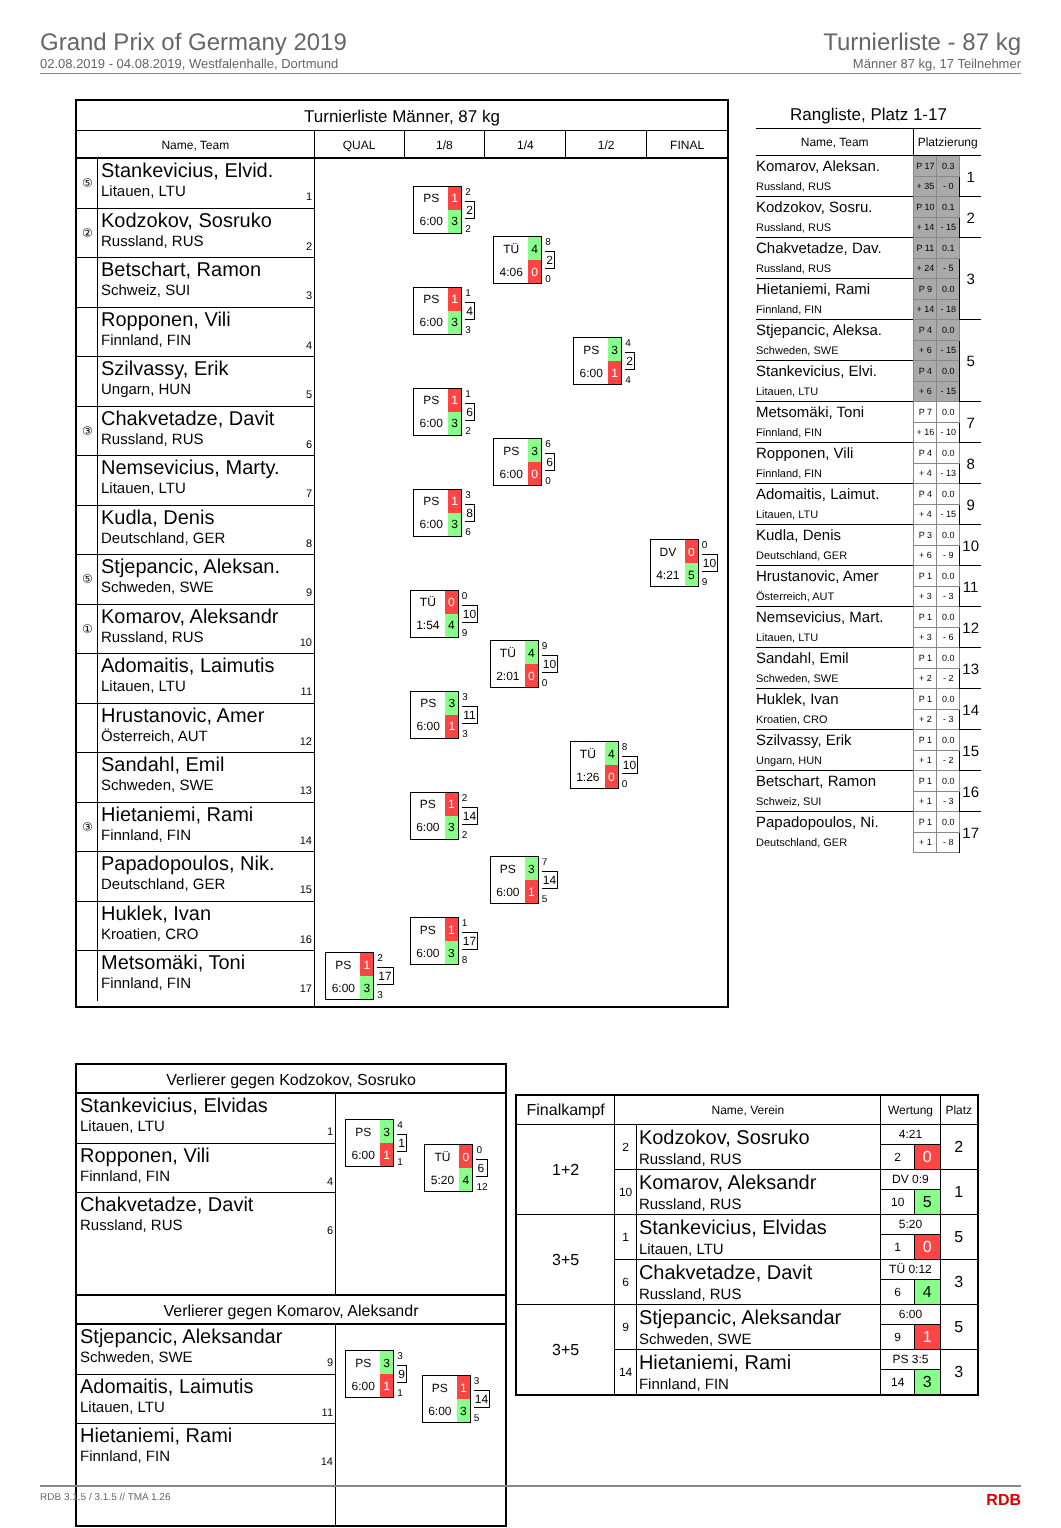Grand Prix of Germany 2019
02.08.2019 - 04.08.2019, Westfalenhalle, Dortmund
Turnierliste - 87 kg
Männer 87 kg, 17 Teilnehmer
Turnierliste Männer, 87 kg
Name, Team QUAL 1/8 1/4 1/2 FINAL
⑤
Stankevicius, Elvid.
Litauen, LTU
1
②
Kodzokov, Sosruko
Russland, RUS
2
Betschart, Ramon
Schweiz, SUI
3
Ropponen, Vili
Finnland, FIN
4
Szilvassy, Erik
Ungarn, HUN
5
③
Chakvetadze, Davit
Russland, RUS
6
Nemsevicius, Marty.
Litauen, LTU
7
Kudla, Denis
Deutschland, GER
8
⑤
Stjepancic, Aleksan.
Schweden, SWE
9
①
Komarov, Aleksandr
Russland, RUS
10
Adomaitis, Laimutis
Litauen, LTU
11
Hrustanovic, Amer
Österreich, AUT
12
Sandahl, Emil
Schweden, SWE
13
③
Hietaniemi, Rami
Finnland, FIN
14
Papadopoulos, Nik.
Deutschland, GER
15
Huklek, Ivan
Kroatien, CRO
16
Metsomäki, Toni
Finnland, FIN
17
PS 1 6:00 3
2
17
3
PS 1 6:00 3
2
2
2
PS 1 6:00 3
1
4
3
PS 1 6:00 3
1
6
2
PS 1 6:00 3
3
8
6
TÜ 0 1:54 4
0
10
9
PS 3 6:00 1
3
11
3
PS 1 6:00 3
2
14
2
PS 1 6:00 3
1
17
8
TÜ 4 4:06 0
8
2
0
PS 3 6:00 0
6
6
0
TÜ 4 2:01 0
9
10
0
PS 3 6:00 1
7
14
5
PS 3 6:00 1
4
2
4
TÜ 4 1:26 0
8
10
0
DV 0 4:21 5
0
10
9
Rangliste, Platz 1-17
| Name, Team | Platzierung | | |
| --- | --- | --- | --- |
| Komarov, Aleksan. | P 17 | 0.3 | 1 |
| Russland, RUS | + 35 | - 0 | |
| Kodzokov, Sosru. | P 10 | 0.1 | 2 |
| Russland, RUS | + 14 | - 15 | |
| Chakvetadze, Dav. | P 11 | 0.1 | 3 |
| Russland, RUS | + 24 | - 5 | |
| Hietaniemi, Rami | P 9 | 0.0 | |
| Finnland, FIN | + 14 | - 18 | |
| Stjepancic, Aleksa. | P 4 | 0.0 | 5 |
| Schweden, SWE | + 6 | - 15 | |
| Stankevicius, Elvi. | P 4 | 0.0 | |
| Litauen, LTU | + 6 | - 15 | |
| Metsomäki, Toni | P 7 | 0.0 | 7 |
| Finnland, FIN | + 16 | - 10 | |
| Ropponen, Vili | P 4 | 0.0 | 8 |
| Finnland, FIN | + 4 | - 13 | |
| Adomaitis, Laimut. | P 4 | 0.0 | 9 |
| Litauen, LTU | + 4 | - 15 | |
| Kudla, Denis | P 3 | 0.0 | 10 |
| Deutschland, GER | + 6 | - 9 | |
| Hrustanovic, Amer | P 1 | 0.0 | 11 |
| Österreich, AUT | + 3 | - 3 | |
| Nemsevicius, Mart. | P 1 | 0.0 | 12 |
| Litauen, LTU | + 3 | - 6 | |
| Sandahl, Emil | P 1 | 0.0 | 13 |
| Schweden, SWE | + 2 | - 2 | |
| Huklek, Ivan | P 1 | 0.0 | 14 |
| Kroatien, CRO | + 2 | - 3 | |
| Szilvassy, Erik | P 1 | 0.0 | 15 |
| Ungarn, HUN | + 1 | - 2 | |
| Betschart, Ramon | P 1 | 0.0 | 16 |
| Schweiz, SUI | + 1 | - 3 | |
| Papadopoulos, Ni. | P 1 | 0.0 | 17 |
| Deutschland, GER | + 1 | - 8 | |
Verlierer gegen Kodzokov, Sosruko
Stankevicius, Elvidas
Litauen, LTU
1
Ropponen, Vili
Finnland, FIN
4
Chakvetadze, Davit
Russland, RUS
6
PS 3 6:00 1
4
1
1
TÜ 0 5:20 4
0
6
12
Verlierer gegen Komarov, Aleksandr
Stjepancic, Aleksandar
Schweden, SWE
9
Adomaitis, Laimutis
Litauen, LTU
11
Hietaniemi, Rami
Finnland, FIN
14
PS 3 6:00 1
3
9
1
PS 1 6:00 3
3
14
5
| Finalkampf | Name, Verein | | Wertung | | Platz |
| --- | --- | --- | --- | --- | --- |
| 1+2 | 2 | Kodzokov, Sosruko Russland, RUS | 4:21 | | 2 |
| | | | 2 | 0 | |
| | 10 | Komarov, Aleksandr Russland, RUS | DV 0:9 | | 1 |
| | | | 10 | 5 | |
| 3+5 | 1 | Stankevicius, Elvidas Litauen, LTU | 5:20 | | 5 |
| | | | 1 | 0 | |
| | 6 | Chakvetadze, Davit Russland, RUS | TÜ 0:12 | | 3 |
| | | | 6 | 4 | |
| 3+5 | 9 | Stjepancic, Aleksandar Schweden, SWE | 6:00 | | 5 |
| | | | 9 | 1 | |
| | 14 | Hietaniemi, Rami Finnland, FIN | PS 3:5 | | 3 |
| | | | 14 | 3 | |
RDB 3.1.5 / 3.1.5 // TMA 1.26 RDB